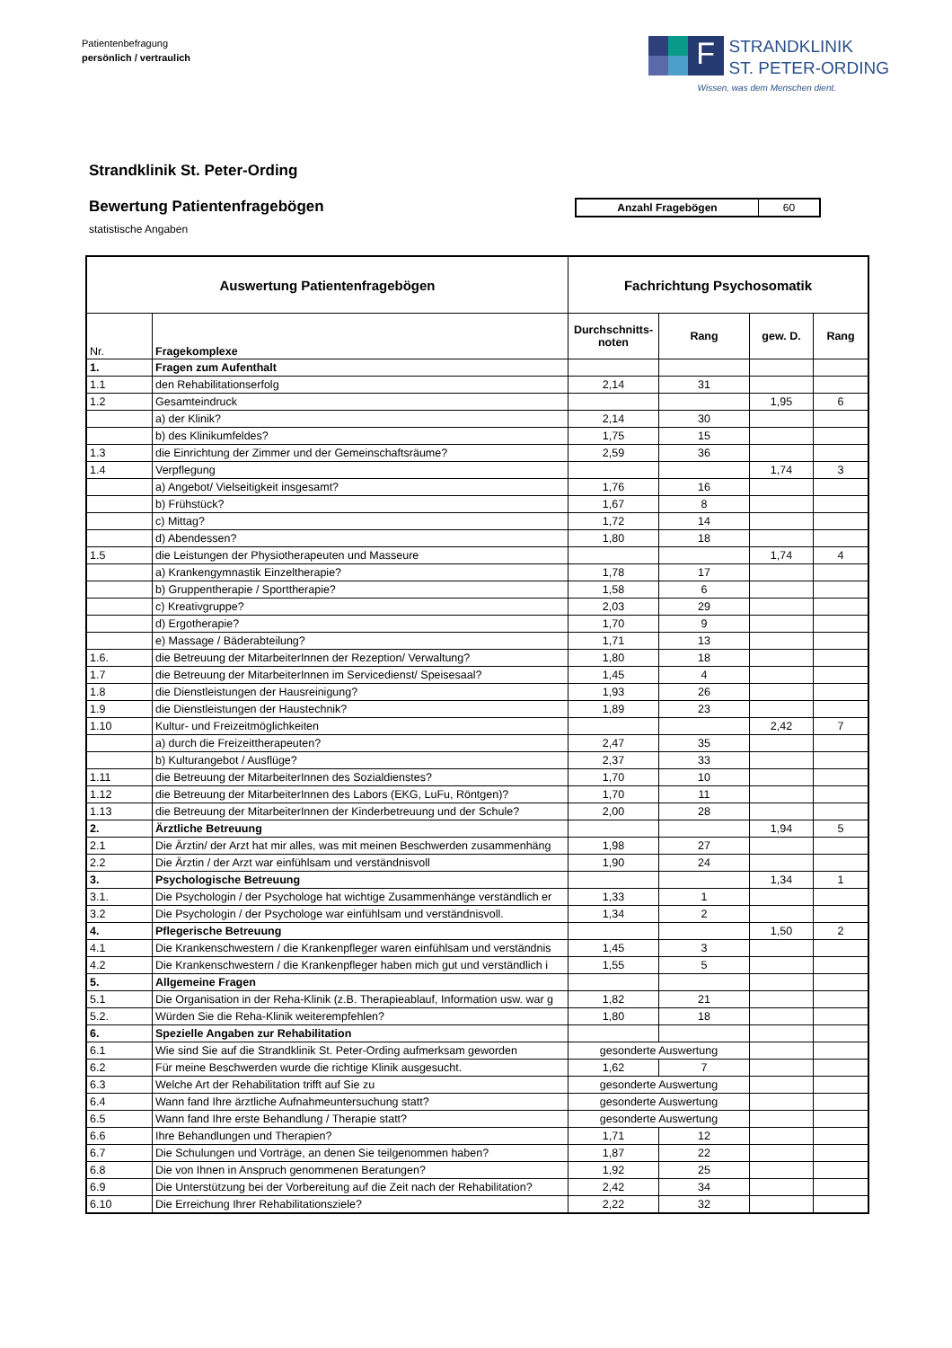Patientenbefragung
persönlich / vertraulich
F
STRANDKLINIK
ST. PETER-ORDING
Wissen, was dem Menschen dient.
Strandklinik St. Peter-Ording
Bewertung Patientenfragebögen
| Anzahl Fragebögen | 60 |
statistische Angaben
| Auswertung Patientenfragebögen | | Fachrichtung Psychosomatik | | | |
| --- | --- | --- | --- | --- | --- |
| Nr. | Fragekomplexe | Durchschnitts- noten | Rang | gew. D. | Rang |
| 1. | Fragen zum Aufenthalt | | | | |
| 1.1 | den Rehabilitationserfolg | 2,14 | 31 | | |
| 1.2 | Gesamteindruck | | | 1,95 | 6 |
| | a) der Klinik? | 2,14 | 30 | | |
| | b) des Klinikumfeldes? | 1,75 | 15 | | |
| 1.3 | die Einrichtung der Zimmer und der Gemeinschaftsräume? | 2,59 | 36 | | |
| 1.4 | Verpflegung | | | 1,74 | 3 |
| | a) Angebot/ Vielseitigkeit insgesamt? | 1,76 | 16 | | |
| | b) Frühstück? | 1,67 | 8 | | |
| | c) Mittag? | 1,72 | 14 | | |
| | d) Abendessen? | 1,80 | 18 | | |
| 1.5 | die Leistungen der Physiotherapeuten und Masseure | | | 1,74 | 4 |
| | a) Krankengymnastik Einzeltherapie? | 1,78 | 17 | | |
| | b) Gruppentherapie / Sporttherapie? | 1,58 | 6 | | |
| | c) Kreativgruppe? | 2,03 | 29 | | |
| | d) Ergotherapie? | 1,70 | 9 | | |
| | e) Massage / Bäderabteilung? | 1,71 | 13 | | |
| 1.6. | die Betreuung der MitarbeiterInnen der Rezeption/ Verwaltung? | 1,80 | 18 | | |
| 1.7 | die Betreuung der MitarbeiterInnen im Servicedienst/ Speisesaal? | 1,45 | 4 | | |
| 1.8 | die Dienstleistungen der Hausreinigung? | 1,93 | 26 | | |
| 1.9 | die Dienstleistungen der Haustechnik? | 1,89 | 23 | | |
| 1.10 | Kultur- und Freizeitmöglichkeiten | | | 2,42 | 7 |
| | a) durch die Freizeittherapeuten? | 2,47 | 35 | | |
| | b) Kulturangebot / Ausflüge? | 2,37 | 33 | | |
| 1.11 | die Betreuung der MitarbeiterInnen des Sozialdienstes? | 1,70 | 10 | | |
| 1.12 | die Betreuung der MitarbeiterInnen des Labors (EKG, LuFu, Röntgen)? | 1,70 | 11 | | |
| 1.13 | die Betreuung der MitarbeiterInnen der Kinderbetreuung und der Schule? | 2,00 | 28 | | |
| 2. | Ärztliche Betreuung | | | 1,94 | 5 |
| 2.1 | Die Ärztin/ der Arzt hat mir alles, was mit meinen Beschwerden zusammenhäng | 1,98 | 27 | | |
| 2.2 | Die Ärztin / der Arzt war einfühlsam und verständnisvoll | 1,90 | 24 | | |
| 3. | Psychologische Betreuung | | | 1,34 | 1 |
| 3.1. | Die Psychologin / der Psychologe hat wichtige Zusammenhänge verständlich er | 1,33 | 1 | | |
| 3.2 | Die Psychologin / der Psychologe war einfühlsam und verständnisvoll. | 1,34 | 2 | | |
| 4. | Pflegerische Betreuung | | | 1,50 | 2 |
| 4.1 | Die Krankenschwestern / die Krankenpfleger waren einfühlsam und verständnis | 1,45 | 3 | | |
| 4.2 | Die Krankenschwestern / die Krankenpfleger haben mich gut und verständlich i | 1,55 | 5 | | |
| 5. | Allgemeine Fragen | | | | |
| 5.1 | Die Organisation in der Reha-Klinik (z.B. Therapieablauf, Information usw. war g | 1,82 | 21 | | |
| 5.2. | Würden Sie die Reha-Klinik weiterempfehlen? | 1,80 | 18 | | |
| 6. | Spezielle Angaben zur Rehabilitation | | | | |
| 6.1 | Wie sind Sie auf die Strandklinik St. Peter-Ording aufmerksam geworden | gesonderte Auswertung | | | |
| 6.2 | Für meine Beschwerden wurde die richtige Klinik ausgesucht. | 1,62 | 7 | | |
| 6.3 | Welche Art der Rehabilitation trifft auf Sie zu | gesonderte Auswertung | | | |
| 6.4 | Wann fand Ihre ärztliche Aufnahmeuntersuchung statt? | gesonderte Auswertung | | | |
| 6.5 | Wann fand Ihre erste Behandlung / Therapie statt? | gesonderte Auswertung | | | |
| 6.6 | Ihre Behandlungen und Therapien? | 1,71 | 12 | | |
| 6.7 | Die Schulungen und Vorträge, an denen Sie teilgenommen haben? | 1,87 | 22 | | |
| 6.8 | Die von Ihnen in Anspruch genommenen Beratungen? | 1,92 | 25 | | |
| 6.9 | Die Unterstützung bei der Vorbereitung auf die Zeit nach der Rehabilitation? | 2,42 | 34 | | |
| 6.10 | Die Erreichung Ihrer Rehabilitationsziele? | 2,22 | 32 | | |